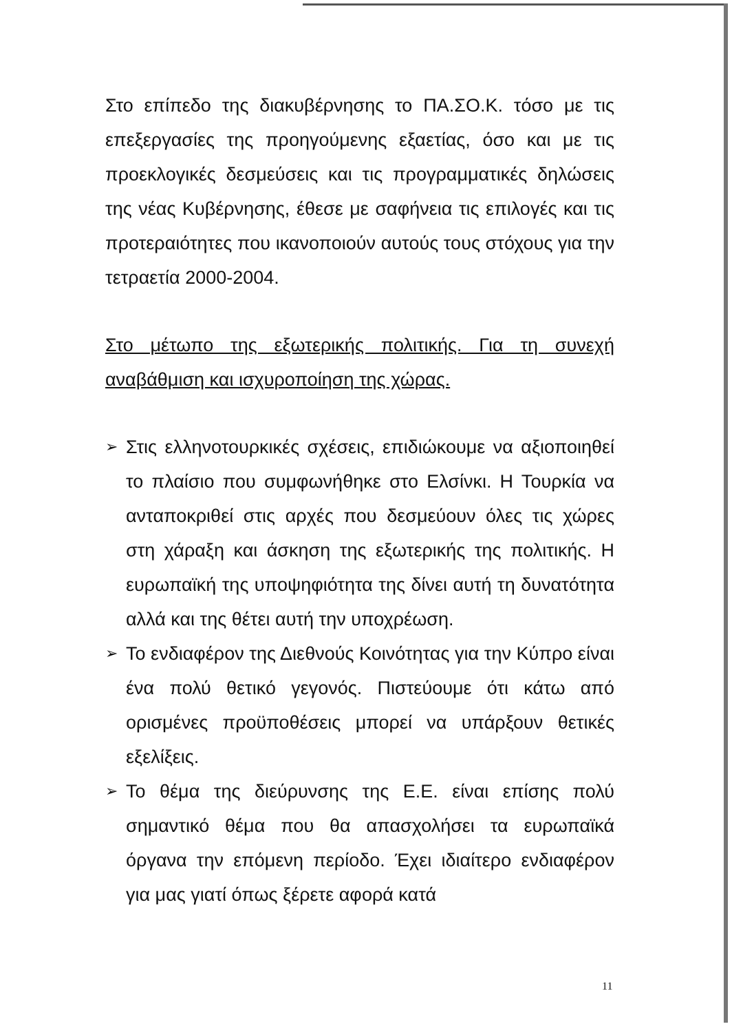Στο επίπεδο της διακυβέρνησης το ΠΑ.ΣΟ.Κ. τόσο με τις επεξεργασίες της προηγούμενης εξαετίας, όσο και με τις προεκλογικές δεσμεύσεις και τις προγραμματικές δηλώσεις της νέας Κυβέρνησης, έθεσε με σαφήνεια τις επιλογές και τις προτεραιότητες που ικανοποιούν αυτούς τους στόχους για την τετραετία 2000-2004.
Στο μέτωπο της εξωτερικής πολιτικής. Για τη συνεχή αναβάθμιση και ισχυροποίηση της χώρας.
➢ Στις ελληνοτουρκικές σχέσεις, επιδιώκουμε να αξιοποιηθεί το πλαίσιο που συμφωνήθηκε στο Ελσίνκι. Η Τουρκία να ανταποκριθεί στις αρχές που δεσμεύουν όλες τις χώρες στη χάραξη και άσκηση της εξωτερικής της πολιτικής. Η ευρωπαϊκή της υποψηφιότητα της δίνει αυτή τη δυνατότητα αλλά και της θέτει αυτή την υποχρέωση.
➢ Το ενδιαφέρον της Διεθνούς Κοινότητας για την Κύπρο είναι ένα πολύ θετικό γεγονός. Πιστεύουμε ότι κάτω από ορισμένες προϋποθέσεις μπορεί να υπάρξουν θετικές εξελίξεις.
➢ Το θέμα της διεύρυνσης της Ε.Ε. είναι επίσης πολύ σημαντικό θέμα που θα απασχολήσει τα ευρωπαϊκά όργανα την επόμενη περίοδο. Έχει ιδιαίτερο ενδιαφέρον για μας γιατί όπως ξέρετε αφορά κατά
11